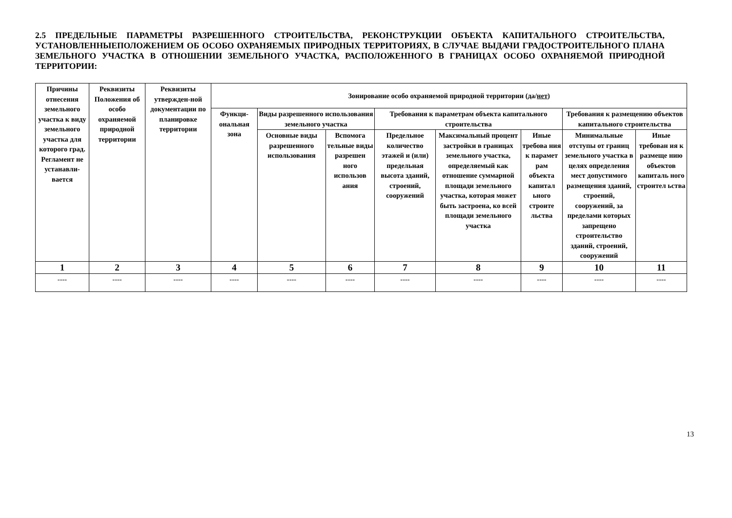2.5 ПРЕДЕЛЬНЫЕ ПАРАМЕТРЫ РАЗРЕШЕННОГО СТРОИТЕЛЬСТВА, РЕКОНСТРУКЦИИ ОБЪЕКТА КАПИТАЛЬНОГО СТРОИТЕЛЬСТВА, УСТАНОВЛЕННЫЕПОЛОЖЕНИЕМ ОБ ОСОБО ОХРАНЯЕМЫХ ПРИРОДНЫХ ТЕРРИТОРИЯХ, В СЛУЧАЕ ВЫДАЧИ ГРАДОСТРОИТЕЛЬНОГО ПЛАНА ЗЕМЕЛЬНОГО УЧАСТКА В ОТНОШЕНИИ ЗЕМЕЛЬНОГО УЧАСТКА, РАСПОЛОЖЕННОГО В ГРАНИЦАХ ОСОБО ОХРАНЯЕМОЙ ПРИРОДНОЙ ТЕРРИТОРИИ:
| Причины отнесения земельного участка к виду земельного участка для которого град. Регламент не устанавли-вается | Реквизиты Положения об особо охраняемой природной территории | Реквизиты утвержден-ной документации по планировке территории | Зонирование особо охраняемой природной территории (да/ нет ) | | | | | | | |
| --- | --- | --- | --- | --- | --- | --- | --- | --- | --- | --- |
| | | | Функци-ональная зона | Виды разрешенного использования земельного участка | | Требования к параметрам объекта капитального строительства | | | Требования к размещению объектов капитального строительства | |
| | | | | Основные виды разрешенного использования | Вспомога тельные виды разрешен ного использов ания | Предельное количество этажей и (или) предельная высота зданий, строений, сооружений | Максимальный процент застройки в границах земельного участка, определяемый как отношение суммарной площади земельного участка, которая может быть застроена, ко всей площади земельного участка | Иные требова ния к парамет рам объекта капитал ьного строите льства | Минимальные отступы от границ земельного участка в целях определения мест допустимого размещения зданий, строений, сооружений, за пределами которых запрещено строительство зданий, строений, сооружений | Иные требован ия к размеще нию объектов капиталь ного строител ьства |
| 1 | 2 | 3 | 4 | 5 | 6 | 7 | 8 | 9 | 10 | 11 |
| ---- | ---- | ---- | ---- | ---- | ---- | ---- | ---- | ---- | ---- | ---- |
13